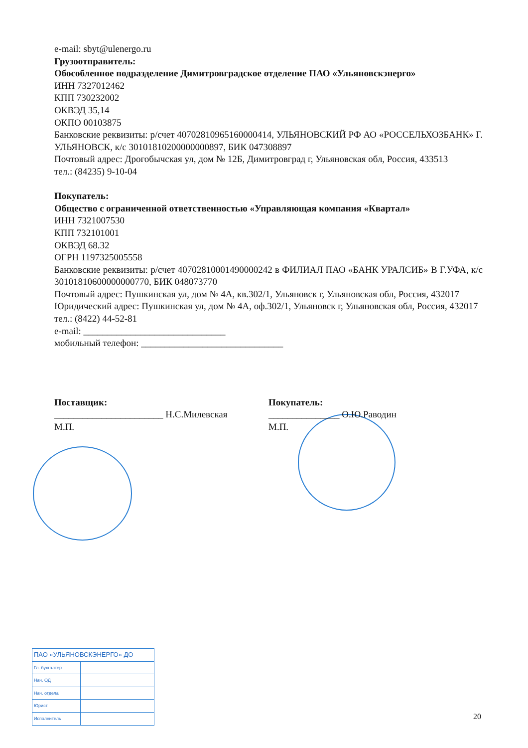e-mail: sbyt@ulenergo.ru
Грузоотправитель:
Обособленное подразделение Димитровградское отделение ПАО «Ульяновскэнерго»
ИНН 7327012462
КПП 730232002
ОКВЭД 35,14
ОКПО 00103875
Банковские реквизиты: р/счет 40702810965160000414, УЛЬЯНОВСКИЙ РФ АО «РОССЕЛЬХОЗБАНК» Г. УЛЬЯНОВСК, к/с 30101810200000000897, БИК 047308897
Почтовый адрес: Дрогобычская ул, дом № 12Б, Димитровград г, Ульяновская обл, Россия, 433513
тел.: (84235) 9-10-04
Покупатель:
Общество с ограниченной ответственностью «Управляющая компания «Квартал»
ИНН 7321007530
КПП 732101001
ОКВЭД 68.32
ОГРН 1197325005558
Банковские реквизиты: р/счет 40702810001490000242 в ФИЛИАЛ ПАО «БАНК УРАЛСИБ» В Г.УФА, к/с 30101810600000000770, БИК 048073770
Почтовый адрес: Пушкинская ул, дом № 4А, кв.302/1, Ульяновск г, Ульяновская обл, Россия, 432017
Юридический адрес: Пушкинская ул, дом № 4А, оф.302/1, Ульяновск г, Ульяновская обл, Россия, 432017
тел.: (8422) 44-52-81
e-mail: ______________________________
мобильный телефон: ______________________________
Поставщик:
_______________________ Н.С.Милевская
М.П.
Покупатель:
_______________ О.Ю.Раводин
М.П.
| ПАО «УЛЬЯНОВСКЭНЕРГО» ДО | |
| --- | --- |
| Гл. бухгалтер | |
| Нач. ОД | |
| Нач. отдела | |
| Юрист | |
| Исполнитель | |
20